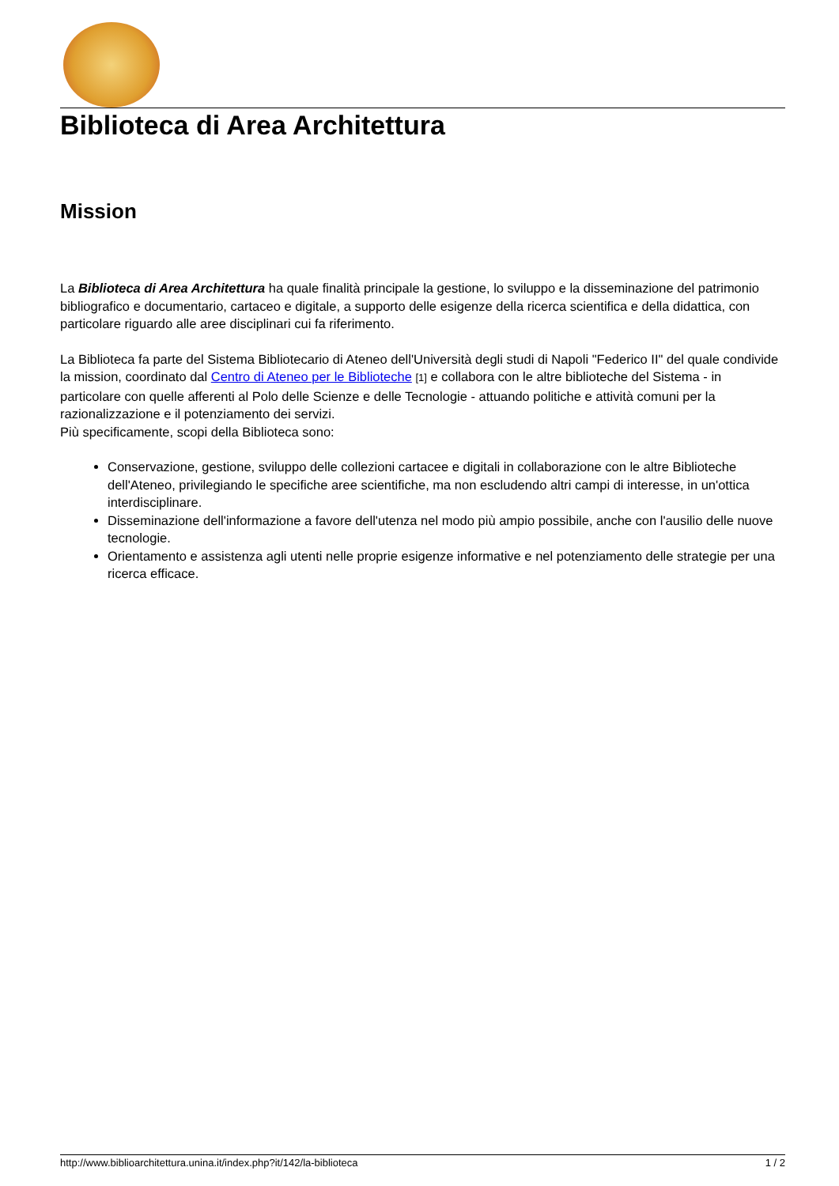Biblioteca di Area Architettura
Mission
La Biblioteca di Area Architettura ha quale finalità principale la gestione, lo sviluppo e la disseminazione del patrimonio bibliografico e documentario, cartaceo e digitale, a supporto delle esigenze della ricerca scientifica e della didattica, con particolare riguardo alle aree disciplinari cui fa riferimento.
La Biblioteca fa parte del Sistema Bibliotecario di Ateneo dell'Università degli studi di Napoli "Federico II" del quale condivide la mission, coordinato dal Centro di Ateneo per le Biblioteche [1] e collabora con le altre biblioteche del Sistema - in particolare con quelle afferenti al Polo delle Scienze e delle Tecnologie - attuando politiche e attività comuni per la razionalizzazione e il potenziamento dei servizi.
Più specificamente, scopi della Biblioteca sono:
Conservazione, gestione, sviluppo delle collezioni cartacee e digitali in collaborazione con le altre Biblioteche dell'Ateneo, privilegiando le specifiche aree scientifiche, ma non escludendo altri campi di interesse, in un'ottica interdisciplinare.
Disseminazione dell'informazione a favore dell'utenza nel modo più ampio possibile, anche con l'ausilio delle nuove tecnologie.
Orientamento e assistenza agli utenti nelle proprie esigenze informative e nel potenziamento delle strategie per una ricerca efficace.
http://www.biblioarchitettura.unina.it/index.php?it/142/la-biblioteca 1 / 2